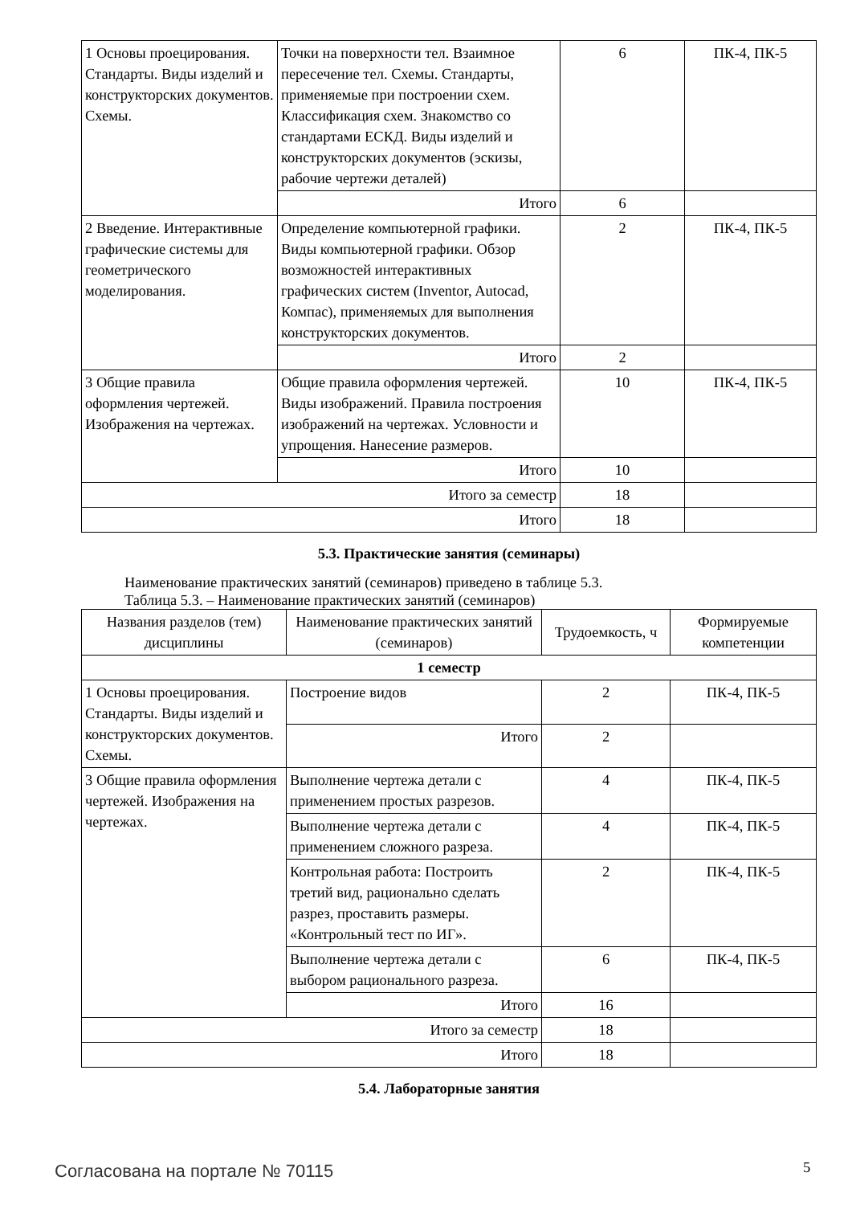| 1 Основы проецирования. Стандарты. Виды изделий и конструкторских документов. Схемы. | Точки на поверхности тел. Взаимное пересечение тел. Схемы. Стандарты, применяемые при построении схем. Классификация схем. Знакомство со стандартами ЕСКД. Виды изделий и конструкторских документов (эскизы, рабочие чертежи деталей) | 6 | ПК-4, ПК-5 |
| | Итого | 6 | |
| 2 Введение. Интерактивные графические системы для геометрического моделирования. | Определение компьютерной графики. Виды компьютерной графики. Обзор возможностей интерактивных графических систем (Inventor, Autocad, Компас), применяемых для выполнения конструкторских документов. | 2 | ПК-4, ПК-5 |
| | Итого | 2 | |
| 3 Общие правила оформления чертежей. Изображения на чертежах. | Общие правила оформления чертежей. Виды изображений. Правила построения изображений на чертежах. Условности и упрощения. Нанесение размеров. | 10 | ПК-4, ПК-5 |
| | Итого | 10 | |
| Итого за семестр | | 18 | |
| Итого | | 18 | |
5.3. Практические занятия (семинары)
Наименование практических занятий (семинаров) приведено в таблице 5.3.
Таблица 5.3. – Наименование практических занятий (семинаров)
| Названия разделов (тем) дисциплины | Наименование практических занятий (семинаров) | Трудоемкость, ч | Формируемые компетенции |
| --- | --- | --- | --- |
| 1 семестр | | | |
| 1 Основы проецирования. Стандарты. Виды изделий и конструкторских документов. Схемы. | Построение видов | 2 | ПК-4, ПК-5 |
| | Итого | 2 | |
| 3 Общие правила оформления чертежей. Изображения на чертежах. | Выполнение чертежа детали с применением простых разрезов. | 4 | ПК-4, ПК-5 |
| | Выполнение чертежа детали с применением сложного разреза. | 4 | ПК-4, ПК-5 |
| | Контрольная работа: Построить третий вид, рационально сделать разрез, проставить размеры. «Контрольный тест по ИГ». | 2 | ПК-4, ПК-5 |
| | Выполнение чертежа детали с выбором рационального разреза. | 6 | ПК-4, ПК-5 |
| | Итого | 16 | |
| Итого за семестр | | 18 | |
| Итого | | 18 | |
5.4. Лабораторные занятия
Согласована на портале № 70115 5